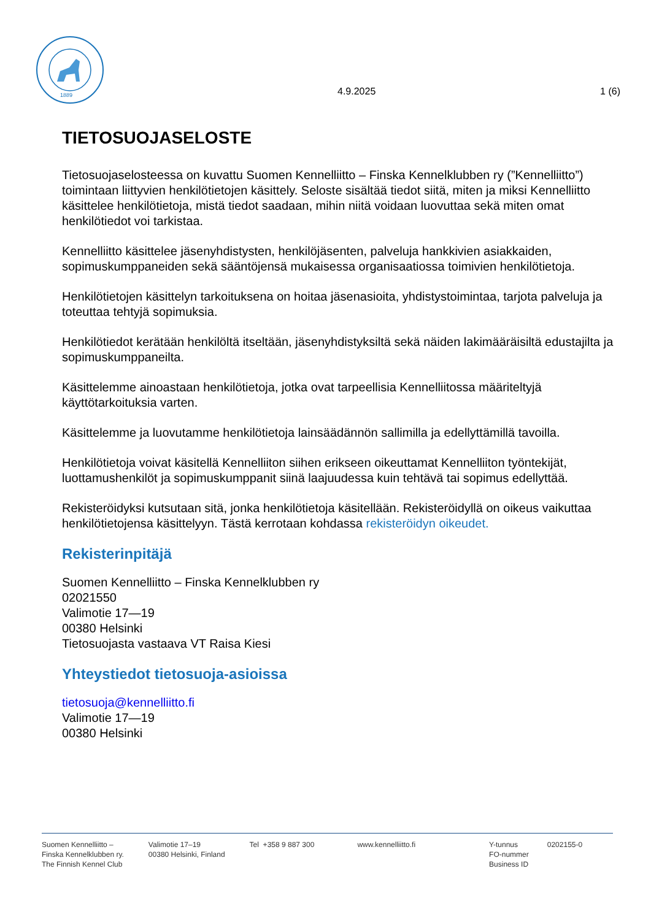1889
4.9.2025
1 (6)
TIETOSUOJASELOSTE
Tietosuojaselosteessa on kuvattu Suomen Kennelliitto – Finska Kennelklubben ry (”Kennelliitto”) toimintaan liittyvien henkilötietojen käsittely. Seloste sisältää tiedot siitä, miten ja miksi Kennelliitto käsittelee henkilötietoja, mistä tiedot saadaan, mihin niitä voidaan luovuttaa sekä miten omat henkilötiedot voi tarkistaa.
Kennelliitto käsittelee jäsenyhdistysten, henkilöjäsenten, palveluja hankkivien asiakkaiden, sopimuskumppaneiden sekä sääntöjensä mukaisessa organisaatiossa toimivien henkilötietoja.
Henkilötietojen käsittelyn tarkoituksena on hoitaa jäsenasioita, yhdistystoimintaa, tarjota palveluja ja toteuttaa tehtyjä sopimuksia.
Henkilötiedot kerätään henkilöltä itseltään, jäsenyhdistyksiltä sekä näiden lakimääräisiltä edustajilta ja sopimuskumppaneilta.
Käsittelemme ainoastaan henkilötietoja, jotka ovat tarpeellisia Kennelliitossa määriteltyjä käyttötarkoituksia varten.
Käsittelemme ja luovutamme henkilötietoja lainsäädännön sallimilla ja edellyttämillä tavoilla.
Henkilötietoja voivat käsitellä Kennelliiton siihen erikseen oikeuttamat Kennelliiton työntekijät, luottamushenkilöt ja sopimuskumppanit siinä laajuudessa kuin tehtävä tai sopimus edellyttää.
Rekisteröidyksi kutsutaan sitä, jonka henkilötietoja käsitellään. Rekisteröidyllä on oikeus vaikuttaa henkilötietojensa käsittelyyn. Tästä kerrotaan kohdassa rekisteröidyn oikeudet.
Rekisterinpitäjä
Suomen Kennelliitto – Finska Kennelklubben ry
02021550
Valimotie 17—19
00380 Helsinki
Tietosuojasta vastaava VT Raisa Kiesi
Yhteystiedot tietosuoja-asioissa
tietosuoja@kennelliitto.fi
Valimotie 17—19
00380 Helsinki
Suomen Kennelliitto –
Finska Kennelklubben ry.
The Finnish Kennel Club
Valimotie 17–19
00380 Helsinki, Finland
Tel +358 9 887 300 www.kennelliitto.fi Y-tunnus
FO-nummer
Business ID
0202155-0